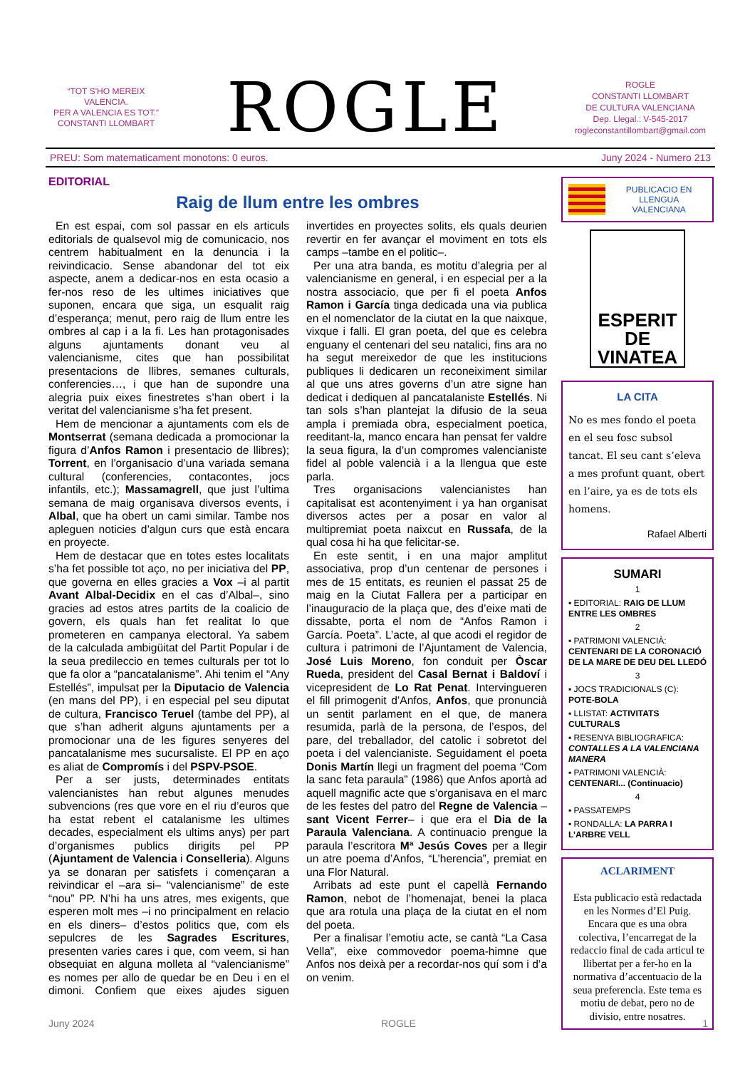“TOT S’HO MEREIX VALENCIA.
PER A VALENCIA ES TOT.”
CONSTANTI LLOMBART
ROGLE
ROGLE
CONSTANTI LLOMBART
DE CULTURA VALENCIANA
Dep. Llegal.: V-545-2017
rogleconstantillombart@gmail.com
PREU: Som matematicament monotons: 0 euros. Juny 2024 - Numero 213
EDITORIAL
Raig de llum entre les ombres
En est espai, com sol passar en els articuls editorials de qualsevol mig de comunicacio, nos centrem habitualment en la denuncia i la reivindicacio. Sense abandonar del tot eix aspecte, anem a dedicar-nos en esta ocasio a fer-nos reso de les ultimes iniciatives que suponen, encara que siga, un esqualit raig d’esperança; menut, pero raig de llum entre les ombres al cap i a la fi. Les han protagonisades alguns ajuntaments donant veu al valencianisme, cites que han possibilitat presentacions de llibres, semanes culturals, conferencies…, i que han de supondre una alegria puix eixes finestretes s’han obert i la veritat del valencianisme s’ha fet present.
Hem de mencionar a ajuntaments com els de Montserrat (semana dedicada a promocionar la figura d’Anfos Ramon i presentacio de llibres); Torrent, en l’organisacio d’una variada semana cultural (conferencies, contacontes, jocs infantils, etc.); Massamagrell, que just l’ultima semana de maig organisava diversos events, i Albal, que ha obert un cami similar. Tambe nos apleguen noticies d’algun curs que està encara en proyecte.
Hem de destacar que en totes estes localitats s’ha fet possible tot aço, no per iniciativa del PP, que governa en elles gracies a Vox –i al partit Avant Albal-Decidix en el cas d’Albal–, sino gracies ad estos atres partits de la coalicio de govern, els quals han fet realitat lo que prometeren en campanya electoral. Ya sabem de la calculada ambigüitat del Partit Popular i de la seua predileccio en temes culturals per tot lo que fa olor a “pancatalanisme”. Ahi tenim el “Any Estellés”, impulsat per la Diputacio de Valencia (en mans del PP), i en especial pel seu diputat de cultura, Francisco Teruel (tambe del PP), al que s’han adherit alguns ajuntaments per a promocionar una de les figures senyeres del pancatalanisme mes sucursaliste. El PP en aço es aliat de Compromís i del PSPV-PSOE.
Per a ser justs, determinades entitats valencianistes han rebut algunes menudes subvencions (res que vore en el riu d’euros que ha estat rebent el catalanisme les ultimes decades, especialment els ultims anys) per part d’organismes publics dirigits pel PP (Ajuntament de Valencia i Conselleria). Alguns ya se donaran per satisfets i començaran a reivindicar el –ara si– “valencianisme” de este “nou” PP. N’hi ha uns atres, mes exigents, que esperen molt mes –i no principalment en relacio en els diners– d’estos politics que, com els sepulcres de les Sagrades Escritures, presenten varies cares i que, com veem, si han obsequiat en alguna molleta al “valencianisme” es nomes per allo de quedar be en Deu i en el dimoni. Confiem que eixes ajudes siguen invertides en proyectes solits, els quals deurien revertir en fer avançar el moviment en tots els camps –tambe en el politic–.
Per una atra banda, es motitu d’alegria per al valencianisme en general, i en especial per a la nostra associacio, que per fi el poeta Anfos Ramon i García tinga dedicada una via publica en el nomenclator de la ciutat en la que naixque, vixque i falli. El gran poeta, del que es celebra enguany el centenari del seu natalici, fins ara no ha segut mereixedor de que les institucions publiques li dedicaren un reconeiximent similar al que uns atres governs d’un atre signe han dedicat i dediquen al pancatalaniste Estellés. Ni tan sols s’han plantejat la difusio de la seua ampla i premiada obra, especialment poetica, reeditant-la, manco encara han pensat fer valdre la seua figura, la d’un compromes valencianiste fidel al poble valencià i a la llengua que este parla.
Tres organisacions valencianistes han capitalisat est acontenyiment i ya han organisat diversos actes per a posar en valor al multipremiat poeta naixcut en Russafa, de la qual cosa hi ha que felicitar-se.
En este sentit, i en una major amplitut associativa, prop d’un centenar de persones i mes de 15 entitats, es reunien el passat 25 de maig en la Ciutat Fallera per a participar en l’inauguracio de la plaça que, des d’eixe mati de dissabte, porta el nom de “Anfos Ramon i García. Poeta”. L’acte, al que acodi el regidor de cultura i patrimoni de l’Ajuntament de Valencia, José Luis Moreno, fon conduit per Òscar Rueda, president del Casal Bernat i Baldoví i vicepresident de Lo Rat Penat. Intervingueren el fill primogenit d’Anfos, Anfos, que pronuncià un sentit parlament en el que, de manera resumida, parlà de la persona, de l’espos, del pare, del treballador, del catolic i sobretot del poeta i del valencianiste. Seguidament el poeta Donis Martín llegi un fragment del poema “Com la sanc feta paraula” (1986) que Anfos aportà ad aquell magnific acte que s’organisava en el marc de les festes del patro del Regne de Valencia –sant Vicent Ferrer– i que era el Dia de la Paraula Valenciana. A continuacio prengue la paraula l’escritora Mª Jesús Coves per a llegir un atre poema d’Anfos, “L’herencia”, premiat en una Flor Natural.
Arribats ad este punt el capellà Fernando Ramon, nebot de l’homenajat, benei la placa que ara rotula una plaça de la ciutat en el nom del poeta.
Per a finalisar l’emotiu acte, se cantà “La Casa Vella”, eixe commovedor poema-himne que Anfos nos deixà per a recordar-nos quí som i d’a on venim.
PUBLICACIO EN LLENGUA VALENCIANA
ESPERIT DE VINATEA
LA CITA
No es mes fondo el poeta en el seu fosc subsol tancat. El seu cant s’eleva a mes profunt quant, obert en l’aire, ya es de tots els homens.
Rafael Alberti
SUMARI
1
▪ EDITORIAL: RAIG DE LLUM ENTRE LES OMBRES
2
▪ PATRIMONI VALENCIÀ: CENTENARI DE LA CORONACIÓ DE LA MARE DE DEU DEL LLEDÓ
3
▪ JOCS TRADICIONALS (C): POTE-BOLA
▪ LLISTAT: ACTIVITATS CULTURALS
▪ RESENYA BIBLIOGRAFICA: CONTALLES A LA VALENCIANA MANERA
▪ PATRIMONI VALENCIÀ: CENTENARI... (Continuacio)
4
▪ PASSATEMPS
▪ RONDALLA: LA PARRA I L’ARBRE VELL
ACLARIMENT
Esta publicacio està redactada en les Normes d’El Puig. Encara que es una obra colectiva, l’encarregat de la redaccio final de cada articul te llibertat per a fer-ho en la normativa d’accentuacio de la seua preferencia. Este tema es motiu de debat, pero no de divisio, entre nosatres.
Juny 2024 ROGLE 1